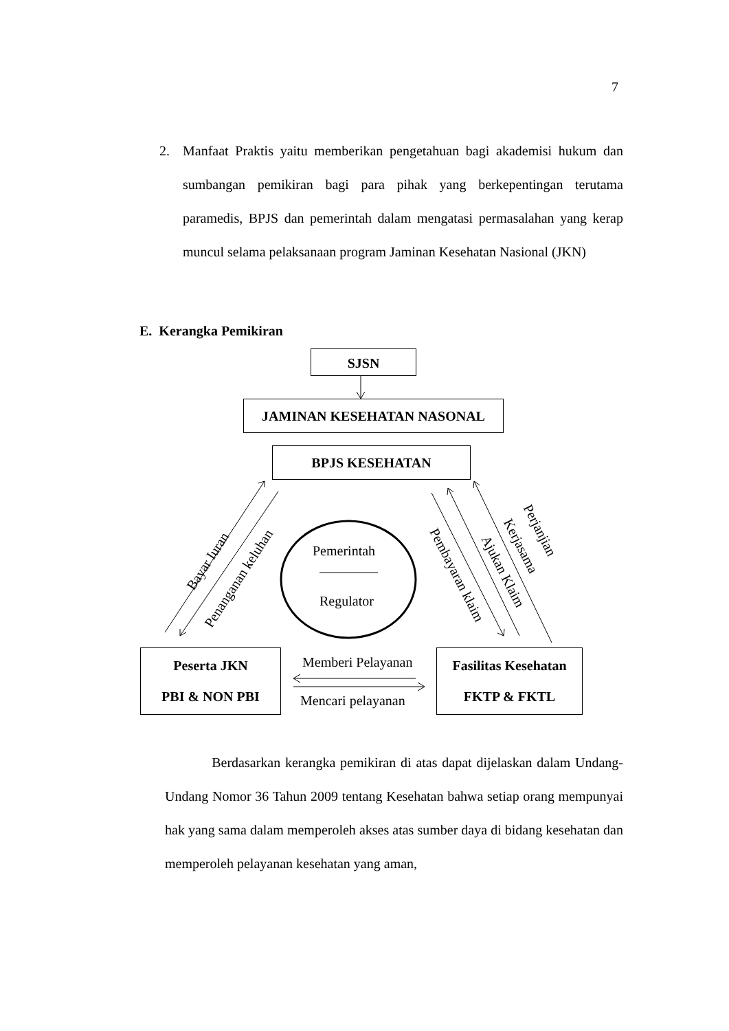7
2. Manfaat Praktis yaitu memberikan pengetahuan bagi akademisi hukum dan sumbangan pemikiran bagi para pihak yang berkepentingan terutama paramedis, BPJS dan pemerintah dalam mengatasi permasalahan yang kerap muncul selama pelaksanaan program Jaminan Kesehatan Nasional (JKN)
E. Kerangka Pemikiran
SJSN
JAMINAN KESEHATAN NASONAL
BPJS KESEHATAN
Bayar Iuran
Penanganan keluhan
Pemerintah
Regulator
Pembayaran klaim Ajukan Klaim
Kerjasama
Perjanjian
Peserta JKN
PBI & NON PBI
Memberi Pelayanan
Mencari pelayanan
Fasilitas Kesehatan
FKTP & FKTL
Berdasarkan kerangka pemikiran di atas dapat dijelaskan dalam Undang-Undang Nomor 36 Tahun 2009 tentang Kesehatan bahwa setiap orang mempunyai hak yang sama dalam memperoleh akses atas sumber daya di bidang kesehatan dan memperoleh pelayanan kesehatan yang aman,